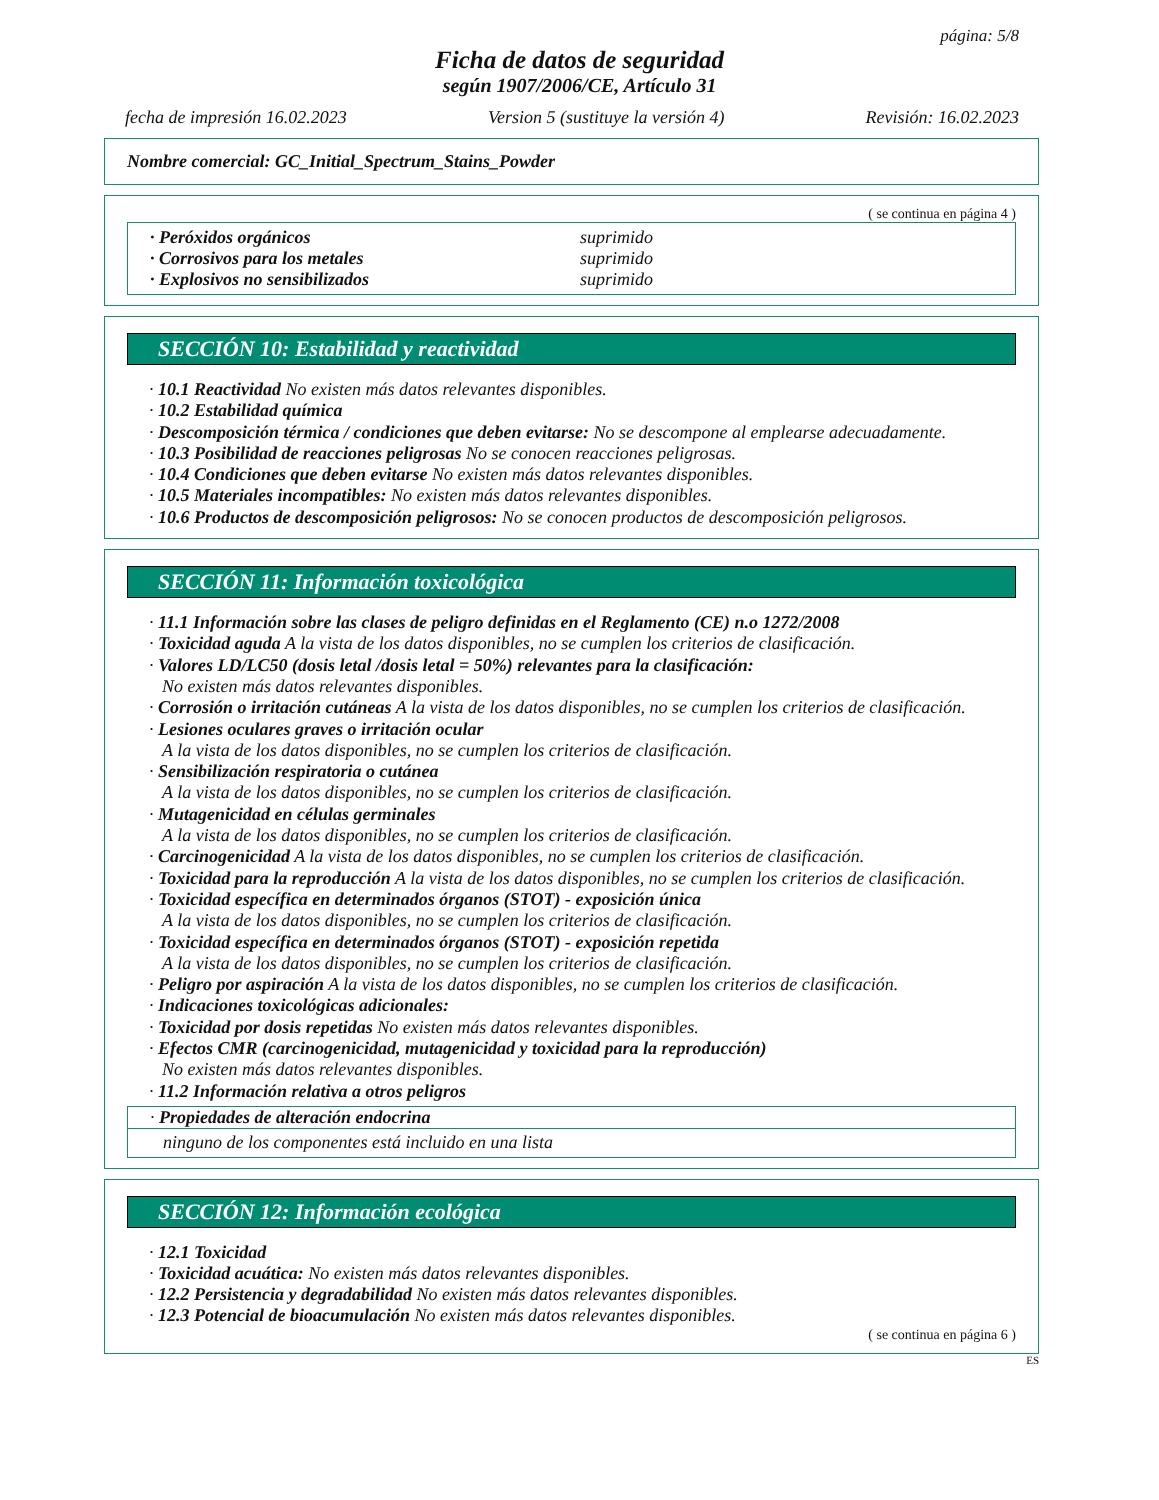página: 5/8
Ficha de datos de seguridad
según 1907/2006/CE, Artículo 31
fecha de impresión 16.02.2023 Version 5 (sustituye la versión 4) Revisión: 16.02.2023
Nombre comercial: GC_Initial_Spectrum_Stains_Powder
( se continua en página 4 )
· Peróxidos orgánicos suprimido
· Corrosivos para los metales suprimido
· Explosivos no sensibilizados suprimido
SECCIÓN 10: Estabilidad y reactividad
· 10.1 Reactividad No existen más datos relevantes disponibles.
· 10.2 Estabilidad química
· Descomposición térmica / condiciones que deben evitarse: No se descompone al emplearse adecuadamente.
· 10.3 Posibilidad de reacciones peligrosas No se conocen reacciones peligrosas.
· 10.4 Condiciones que deben evitarse No existen más datos relevantes disponibles.
· 10.5 Materiales incompatibles: No existen más datos relevantes disponibles.
· 10.6 Productos de descomposición peligrosos: No se conocen productos de descomposición peligrosos.
SECCIÓN 11: Información toxicológica
· 11.1 Información sobre las clases de peligro definidas en el Reglamento (CE) n.o 1272/2008
· Toxicidad aguda A la vista de los datos disponibles, no se cumplen los criterios de clasificación.
· Valores LD/LC50 (dosis letal /dosis letal = 50%) relevantes para la clasificación:
No existen más datos relevantes disponibles.
· Corrosión o irritación cutáneas A la vista de los datos disponibles, no se cumplen los criterios de clasificación.
· Lesiones oculares graves o irritación ocular
A la vista de los datos disponibles, no se cumplen los criterios de clasificación.
· Sensibilización respiratoria o cutánea
A la vista de los datos disponibles, no se cumplen los criterios de clasificación.
· Mutagenicidad en células germinales
A la vista de los datos disponibles, no se cumplen los criterios de clasificación.
· Carcinogenicidad A la vista de los datos disponibles, no se cumplen los criterios de clasificación.
· Toxicidad para la reproducción A la vista de los datos disponibles, no se cumplen los criterios de clasificación.
· Toxicidad específica en determinados órganos (STOT) - exposición única
A la vista de los datos disponibles, no se cumplen los criterios de clasificación.
· Toxicidad específica en determinados órganos (STOT) - exposición repetida
A la vista de los datos disponibles, no se cumplen los criterios de clasificación.
· Peligro por aspiración A la vista de los datos disponibles, no se cumplen los criterios de clasificación.
· Indicaciones toxicológicas adicionales:
· Toxicidad por dosis repetidas No existen más datos relevantes disponibles.
· Efectos CMR (carcinogenicidad, mutagenicidad y toxicidad para la reproducción)
No existen más datos relevantes disponibles.
· 11.2 Información relativa a otros peligros
· Propiedades de alteración endocrina
ninguno de los componentes está incluido en una lista
SECCIÓN 12: Información ecológica
· 12.1 Toxicidad
· Toxicidad acuática: No existen más datos relevantes disponibles.
· 12.2 Persistencia y degradabilidad No existen más datos relevantes disponibles.
· 12.3 Potencial de bioacumulación No existen más datos relevantes disponibles.
( se continua en página 6 )
ES